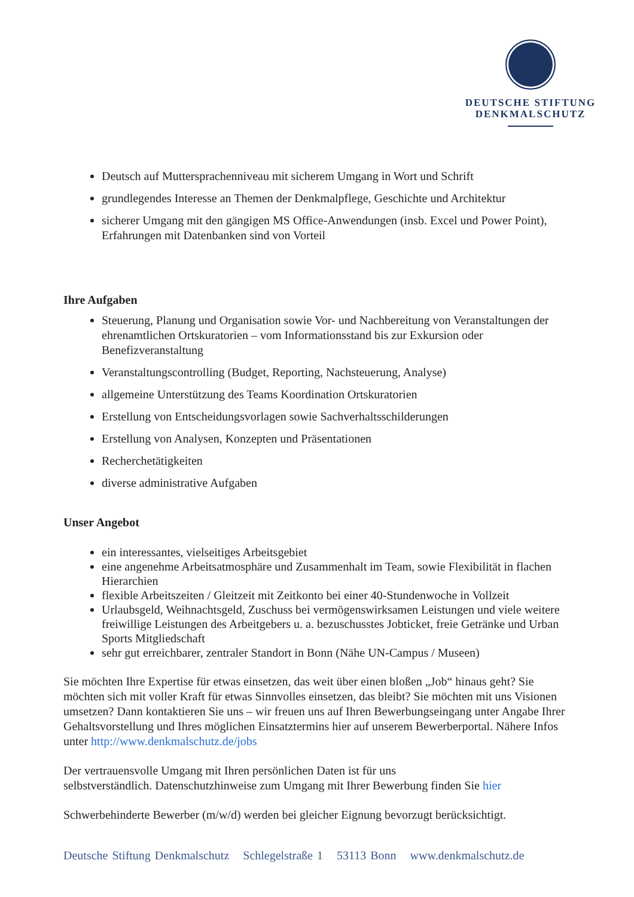DEUTSCHE STIFTUNG
DENKMALSCHUTZ
Deutsch auf Muttersprachenniveau mit sicherem Umgang in Wort und Schrift
grundlegendes Interesse an Themen der Denkmalpflege, Geschichte und Architektur
sicherer Umgang mit den gängigen MS Office-Anwendungen (insb. Excel und Power Point), Erfahrungen mit Datenbanken sind von Vorteil
Ihre Aufgaben
Steuerung, Planung und Organisation sowie Vor- und Nachbereitung von Veranstaltungen der ehrenamtlichen Ortskuratorien – vom Informationsstand bis zur Exkursion oder Benefizveranstaltung
Veranstaltungscontrolling (Budget, Reporting, Nachsteuerung, Analyse)
allgemeine Unterstützung des Teams Koordination Ortskuratorien
Erstellung von Entscheidungsvorlagen sowie Sachverhaltsschilderungen
Erstellung von Analysen, Konzepten und Präsentationen
Recherchetätigkeiten
diverse administrative Aufgaben
Unser Angebot
ein interessantes, vielseitiges Arbeitsgebiet
eine angenehme Arbeitsatmosphäre und Zusammenhalt im Team, sowie Flexibilität in flachen Hierarchien
flexible Arbeitszeiten / Gleitzeit mit Zeitkonto bei einer 40-Stundenwoche in Vollzeit
Urlaubsgeld, Weihnachtsgeld, Zuschuss bei vermögenswirksamen Leistungen und viele weitere freiwillige Leistungen des Arbeitgebers u. a. bezuschusstes Jobticket, freie Getränke und Urban Sports Mitgliedschaft
sehr gut erreichbarer, zentraler Standort in Bonn (Nähe UN-Campus / Museen)
Sie möchten Ihre Expertise für etwas einsetzen, das weit über einen bloßen „Job“ hinaus geht? Sie möchten sich mit voller Kraft für etwas Sinnvolles einsetzen, das bleibt? Sie möchten mit uns Visionen umsetzen? Dann kontaktieren Sie uns – wir freuen uns auf Ihren Bewerbungseingang unter Angabe Ihrer Gehaltsvorstellung und Ihres möglichen Einsatztermins hier auf unserem Bewerberportal. Nähere Infos unter http://www.denkmalschutz.de/jobs
Der vertrauensvolle Umgang mit Ihren persönlichen Daten ist für uns
selbstverständlich. Datenschutzhinweise zum Umgang mit Ihrer Bewerbung finden Sie hier
Schwerbehinderte Bewerber (m/w/d) werden bei gleicher Eignung bevorzugt berücksichtigt.
Deutsche Stiftung Denkmalschutz Schlegelstraße 1 53113 Bonn www.denkmalschutz.de